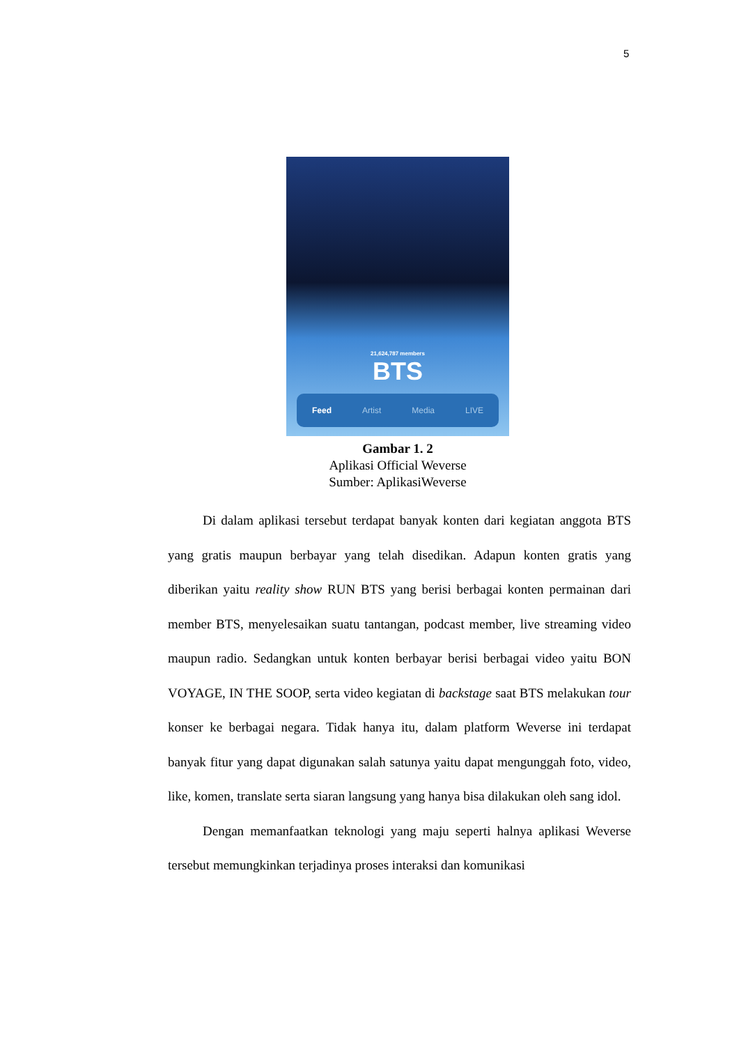5
21,624,787 members
BTS
Feed Artist Media LIVE
Gambar 1. 2
Aplikasi Official Weverse
Sumber: AplikasiWeverse
Di dalam aplikasi tersebut terdapat banyak konten dari kegiatan anggota BTS yang gratis maupun berbayar yang telah disedikan. Adapun konten gratis yang diberikan yaitu reality show RUN BTS yang berisi berbagai konten permainan dari member BTS, menyelesaikan suatu tantangan, podcast member, live streaming video maupun radio. Sedangkan untuk konten berbayar berisi berbagai video yaitu BON VOYAGE, IN THE SOOP, serta video kegiatan di backstage saat BTS melakukan tour konser ke berbagai negara. Tidak hanya itu, dalam platform Weverse ini terdapat banyak fitur yang dapat digunakan salah satunya yaitu dapat mengunggah foto, video, like, komen, translate serta siaran langsung yang hanya bisa dilakukan oleh sang idol.
Dengan memanfaatkan teknologi yang maju seperti halnya aplikasi Weverse tersebut memungkinkan terjadinya proses interaksi dan komunikasi